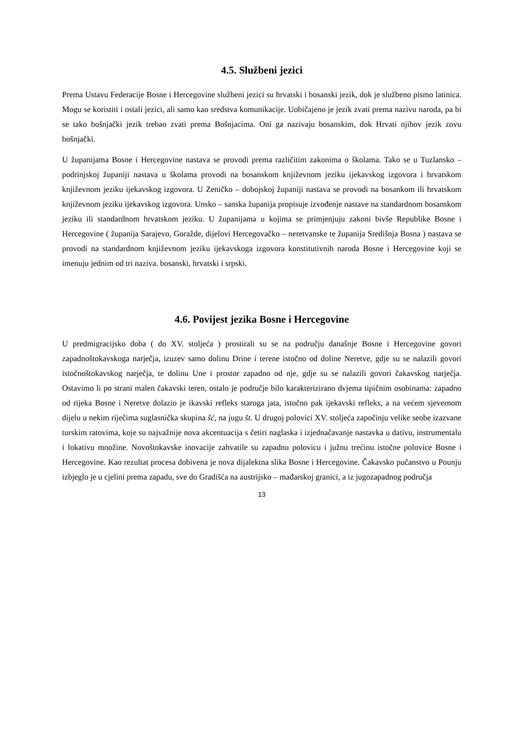4.5. Službeni jezici
Prema Ustavu Federacije Bosne i Hercegovine službeni jezici su hrvatski i bosanski jezik, dok je službeno pismo latinica. Mogu se koristiti i ostali jezici, ali samo kao sredstva komunikacije. Uobičajeno je jezik zvati prema nazivu naroda, pa bi se tako bošnjački jezik trebao zvati prema Bošnjacima. Oni ga nazivaju bosanskim, dok Hrvati njihov jezik zovu bošnjački.
U županijama Bosne i Hercegovine nastava se provodi prema različitim zakonima o školama. Tako se u Tuzlansko – podrinjskoj županiji nastava u školama provodi na bosanskom književnom jeziku ijekavskog izgovora i hrvatskom književnom jeziku ijekavskog izgovora. U Zeničko – dobojskoj županiji nastava se provodi na bosankom ili hrvatskom književnom jeziku ijekavskog izgovora. Unsko – sanska županija propisuje izvođenje nastave na standardnom bosanskom jeziku ili standardnom hrvatskom jeziku. U županijama u kojima se primjenjuju zakoni bivše Republike Bosne i Hercegovine ( županija Sarajevo, Goražde, dijelovi Hercegovačko – neretvanske te županija Središnja Bosna ) nastava se provodi na standardnom književnom jeziku ijekavskoga izgovora konstitutivnih naroda Bosne i Hercegovine koji se imenuju jednim od tri naziva. bosanski, hrvatski i srpski.
4.6. Povijest jezika Bosne i Hercegovine
U predmigracijsko doba ( do XV. stoljeća ) prostirali su se na području današnje Bosne i Hercegovine govori zapadnoštokavskoga narječja, izuzev samo dolinu Drine i terene istočno od doline Neretve, gdje su se nalazili govori istočnoštokavskog narječja, te dolinu Une i prostor zapadno od nje, gdje su se nalazili govori čakavskog narječja. Ostavimo li po strani malen čakavski teren, ostalo je područje bilo karakterizirano dvjema tipičnim osobinama: zapadno od rijeka Bosne i Neretve dolazio je ikavski refleks staroga jata, istočno pak ijekavski refleks, a na većem sjevernom dijelu u nekim riječima suglasnička skupina šć, na jugu št. U drugoj polovici XV. stoljeća započinju velike seobe izazvane turskim ratovima, koje su najvažnije nova akcentuacija s četiri naglaska i izjednačavanje nastavka u dativu, instrumentalu i lokativu množine. Novoštokavske inovacije zahvatile su zapadnu polovicu i južnu trećinu istočne polovice Bosne i Hercegovine. Kao rezultat procesa dobivena je nova dijalektna slika Bosne i Hercegovine. Čakavsko pučanstvo u Pounju izbjeglo je u cjelini prema zapadu, sve do Gradišća na austrijsko – mađarskoj granici, a iz jugozapadnog područja
13